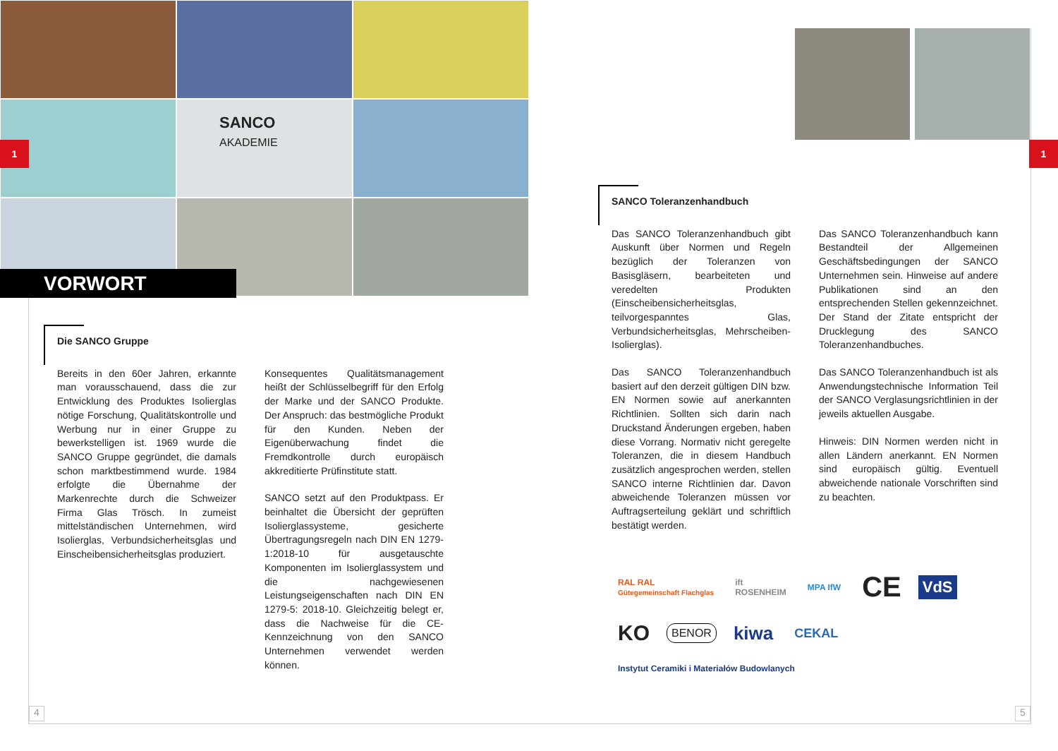SANCO
AKADEMIE
VORWORT
1 1
Die SANCO Gruppe
Bereits in den 60er Jahren, erkannte man vorausschauend, dass die zur Entwicklung des Produktes Isolierglas nötige Forschung, Qualitätskontrolle und Werbung nur in einer Gruppe zu bewerkstelligen ist. 1969 wurde die SANCO Gruppe gegründet, die damals schon marktbestimmend wurde. 1984 erfolgte die Übernahme der Markenrechte durch die Schweizer Firma Glas Trösch. In zumeist mittelständischen Unternehmen, wird Isolierglas, Verbundsicherheitsglas und Einscheibensicherheitsglas produziert.
Konsequentes Qualitätsmanagement heißt der Schlüsselbegriff für den Erfolg der Marke und der SANCO Produkte. Der Anspruch: das bestmögliche Produkt für den Kunden. Neben der Eigenüberwachung findet die Fremdkontrolle durch europäisch akkreditierte Prüfinstitute statt.
SANCO setzt auf den Produktpass. Er beinhaltet die Übersicht der geprüften Isolierglassysteme, gesicherte Übertragungsregeln nach DIN EN 1279-1:2018-10 für ausgetauschte Komponenten im Isolierglassystem und die nachgewiesenen Leistungseigenschaften nach DIN EN 1279-5: 2018-10. Gleichzeitig belegt er, dass die Nachweise für die CE-Kennzeichnung von den SANCO Unternehmen verwendet werden können.
SANCO Toleranzenhandbuch
Das SANCO Toleranzenhandbuch gibt Auskunft über Normen und Regeln bezüglich der Toleranzen von Basisgläsern, bearbeiteten und veredelten Produkten (Einscheibensicherheitsglas, teilvorgespanntes Glas, Verbundsicherheitsglas, Mehrscheiben-Isolierglas).
Das SANCO Toleranzenhandbuch basiert auf den derzeit gültigen DIN bzw. EN Normen sowie auf anerkannten Richtlinien. Sollten sich darin nach Druckstand Änderungen ergeben, haben diese Vorrang. Normativ nicht geregelte Toleranzen, die in diesem Handbuch zusätzlich angesprochen werden, stellen SANCO interne Richtlinien dar. Davon abweichende Toleranzen müssen vor Auftragserteilung geklärt und schriftlich bestätigt werden.
Das SANCO Toleranzenhandbuch kann Bestandteil der Allgemeinen Geschäftsbedingungen der SANCO Unternehmen sein. Hinweise auf andere Publikationen sind an den entsprechenden Stellen gekennzeichnet. Der Stand der Zitate entspricht der Drucklegung des SANCO Toleranzenhandbuches.
Das SANCO Toleranzenhandbuch ist als Anwendungstechnische Information Teil der SANCO Verglasungsrichtlinien in der jeweils aktuellen Ausgabe.
Hinweis: DIN Normen werden nicht in allen Ländern anerkannt. EN Normen sind europäisch gültig. Eventuell abweichende nationale Vorschriften sind zu beachten.
RAL RAL
Gütegemeinschaft Flachglas ift
ROSENHEIM MPA IfW CE VdS KO BENOR kiwa CEKAL Instytut Ceramiki i Materiałów Budowlanych
4 5